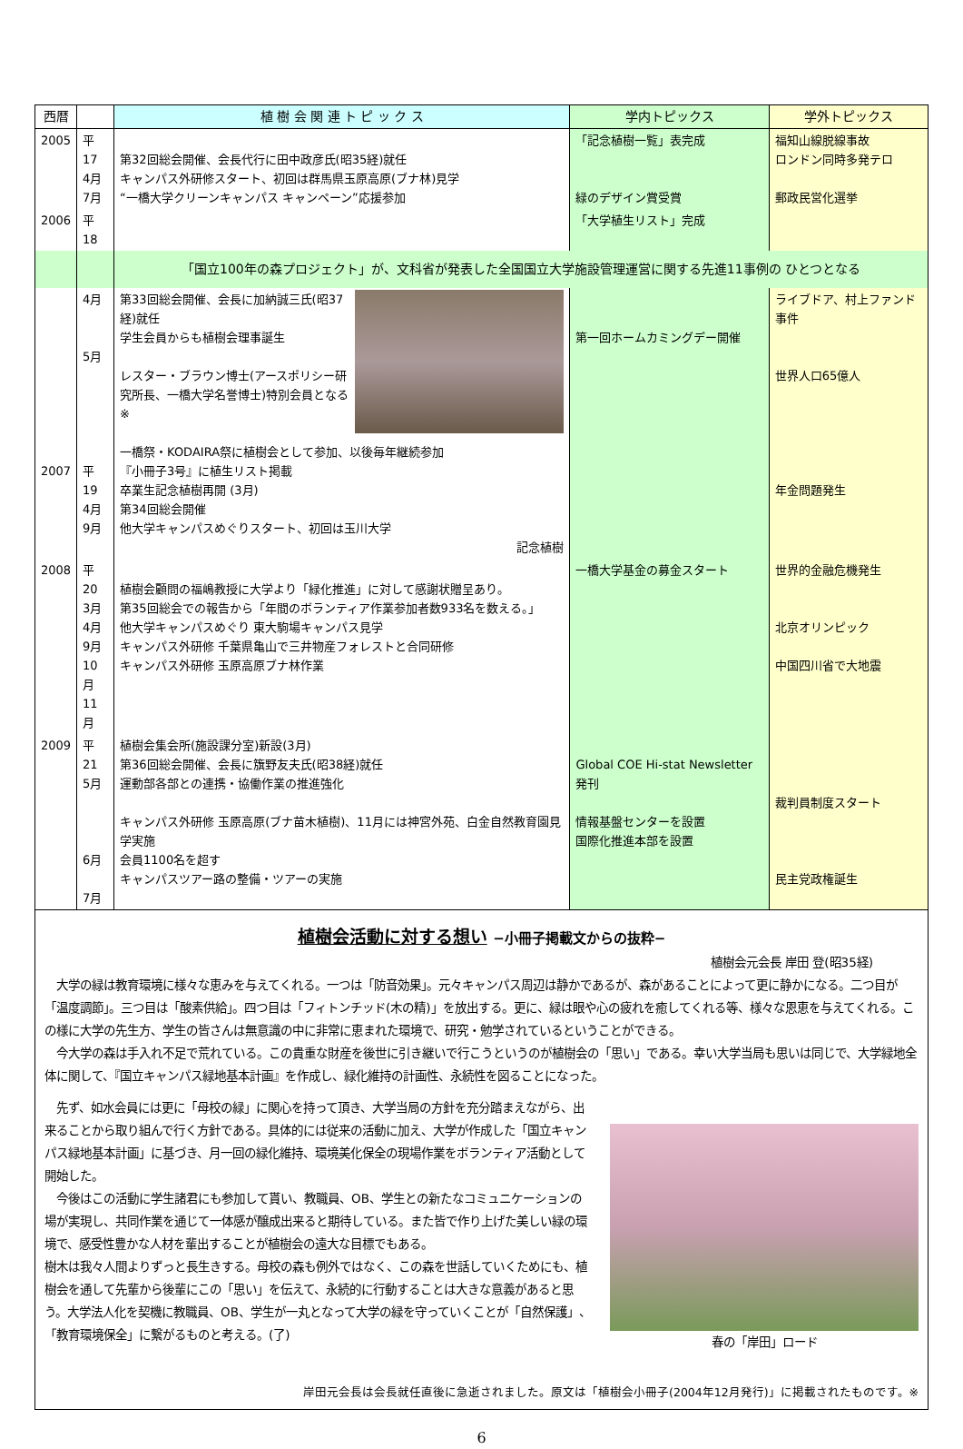| 西暦 | | 植 樹 会 関 連 ト ピ ッ ク ス | 学内トピックス | 学外トピックス |
| --- | --- | --- | --- | --- |
| 2005 | 平17 4月 7月 | 第32回総会開催、会長代行に田中政彦氏(昭35経)就任 キャンパス外研修スタート、初回は群馬県玉原高原(ブナ林)見学 “一橋大学クリーンキャンパス キャンペーン”応援参加 | 「記念植樹一覧」表完成 緑のデザイン賞受賞 | 福知山線脱線事故 ロンドン同時多発テロ 郵政民営化選挙 |
| 2006 | 平18 | | 「大学植生リスト」完成 | |
| | | 「国立100年の森プロジェクト」が、文科省が発表した全国国立大学施設管理運営に関する先進11事例の ひとつとなる | | |
| 2007 | 4月 5月 平19 4月 9月 | 第33回総会開催、会長に加納誠三氏(昭37経)就任 学生会員からも植樹会理事誕生 レスター・ブラウン博士(アースポリシー研究所長、一橋大学名誉博士)特別会員となる※ 一橋祭・KODAIRA祭に植樹会として参加、以後毎年継続参加 『小冊子3号』に植生リスト掲載 卒業生記念植樹再開 (3月) 第34回総会開催 他大学キャンパスめぐりスタート、初回は玉川大学 記念植樹 | 第一回ホームカミングデー開催 | ライブドア、村上ファンド事件 世界人口65億人 年金問題発生 |
| 2008 | 平20 3月 4月 9月 10月 11月 | 植樹会顧問の福嶋教授に大学より「緑化推進」に対して感謝状贈呈あり。 第35回総会での報告から「年間のボランティア作業参加者数933名を数える。」 他大学キャンパスめぐり 東大駒場キャンパス見学 キャンパス外研修 千葉県亀山で三井物産フォレストと合同研修 キャンパス外研修 玉原高原ブナ林作業 | 一橋大学基金の募金スタート | 世界的金融危機発生 北京オリンピック 中国四川省で大地震 |
| 2009 | 平21 5月 6月 7月 | 植樹会集会所(施設課分室)新設(3月) 第36回総会開催、会長に籏野友夫氏(昭38経)就任 運動部各部との連携・協働作業の推進強化 キャンパス外研修 玉原高原(ブナ苗木植樹)、11月には神宮外苑、白金自然教育園見学実施 会員1100名を超す キャンパスツアー路の整備・ツアーの実施 | Global COE Hi-stat Newsletter 発刊 情報基盤センターを設置 国際化推進本部を設置 | 裁判員制度スタート 民主党政権誕生 |
植樹会活動に対する想い −小冊子掲載文からの抜粋−
植樹会元会長 岸田 登(昭35経)
　大学の緑は教育環境に様々な恵みを与えてくれる。一つは「防音効果」。元々キャンパス周辺は静かであるが、森があることによって更に静かになる。二つ目が「温度調節」。三つ目は「酸素供給」。四つ目は「フィトンチッド(木の精)」を放出する。更に、緑は眼や心の疲れを癒してくれる等、様々な恩恵を与えてくれる。この様に大学の先生方、学生の皆さんは無意識の中に非常に恵まれた環境で、研究・勉学されているということができる。
　今大学の森は手入れ不足で荒れている。この貴重な財産を後世に引き継いで行こうというのが植樹会の「思い」である。幸い大学当局も思いは同じで、大学緑地全体に関して、『国立キャンパス緑地基本計画』を作成し、緑化維持の計画性、永続性を図ることになった。
　先ず、如水会員には更に「母校の緑」に関心を持って頂き、大学当局の方針を充分踏まえながら、出来ることから取り組んで行く方針である。具体的には従来の活動に加え、大学が作成した「国立キャンパス緑地基本計画」に基づき、月一回の緑化維持、環境美化保全の現場作業をボランティア活動として開始した。
　今後はこの活動に学生諸君にも参加して貰い、教職員、OB、学生との新たなコミュニケーションの場が実現し、共同作業を通じて一体感が醸成出来ると期待している。また皆で作り上げた美しい緑の環境で、感受性豊かな人材を輩出することが植樹会の遠大な目標でもある。
樹木は我々人間よりずっと長生きする。母校の森も例外ではなく、この森を世話していくためにも、植樹会を通して先輩から後輩にこの「思い」を伝えて、永続的に行動することは大きな意義があると思う。大学法人化を契機に教職員、OB、学生が一丸となって大学の緑を守っていくことが「自然保護」、「教育環境保全」に繋がるものと考える。(了)
春の「岸田」ロード
岸田元会長は会長就任直後に急逝されました。原文は「植樹会小冊子(2004年12月発行)」に掲載されたものです。※
6